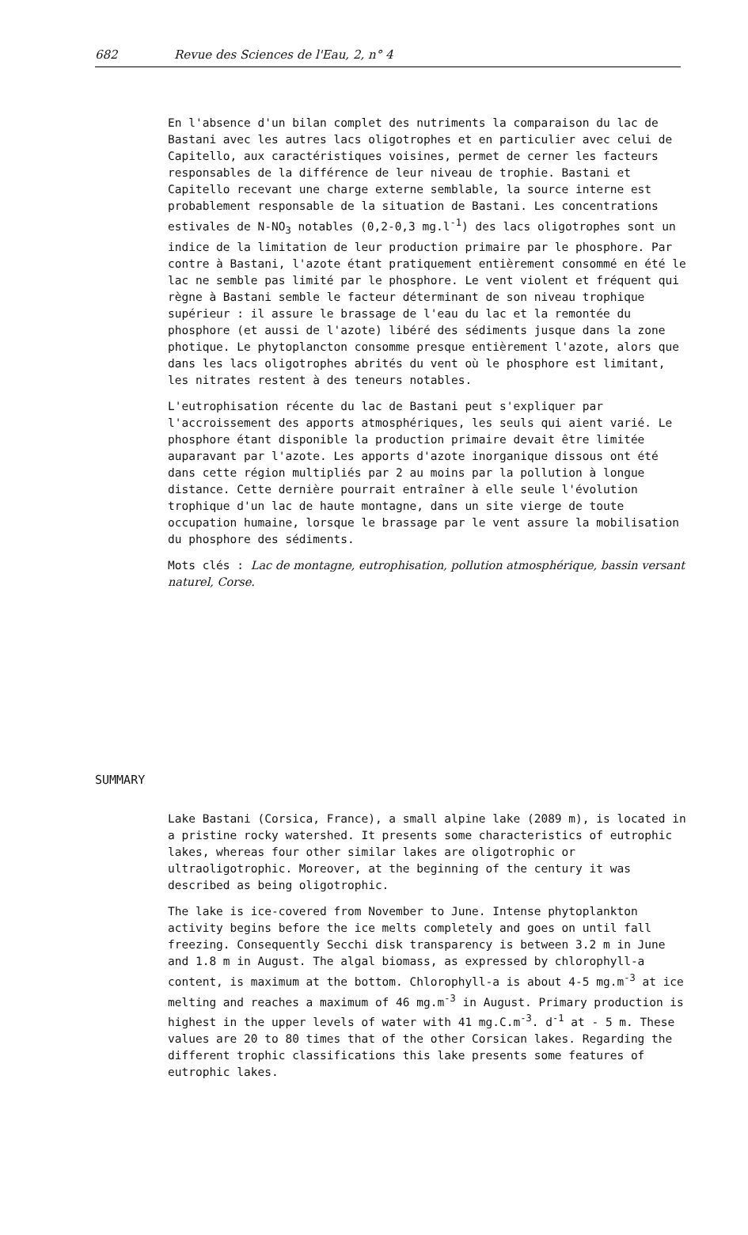682 Revue des Sciences de l'Eau, 2, n° 4
En l'absence d'un bilan complet des nutriments la comparaison du lac de Bastani avec les autres lacs oligotrophes et en particulier avec celui de Capitello, aux caractéristiques voisines, permet de cerner les facteurs responsables de la différence de leur niveau de trophie. Bastani et Capitello recevant une charge externe semblable, la source interne est probablement responsable de la situation de Bastani. Les concentrations estivales de N-NO<sub>3</sub> notables (0,2-0,3 mg.l<sup>-1</sup>) des lacs oligotrophes sont un indice de la limitation de leur production primaire par le phosphore. Par contre à Bastani, l'azote étant pratiquement entièrement consommé en été le lac ne semble pas limité par le phosphore. Le vent violent et fréquent qui règne à Bastani semble le facteur déterminant de son niveau trophique supérieur : il assure le brassage de l'eau du lac et la remontée du phosphore (et aussi de l'azote) libéré des sédiments jusque dans la zone photique. Le phytoplancton consomme presque entièrement l'azote, alors que dans les lacs oligotrophes abrités du vent où le phosphore est limitant, les nitrates restent à des teneurs notables.
L'eutrophisation récente du lac de Bastani peut s'expliquer par l'accroissement des apports atmosphériques, les seuls qui aient varié. Le phosphore étant disponible la production primaire devait être limitée auparavant par l'azote. Les apports d'azote inorganique dissous ont été dans cette région multipliés par 2 au moins par la pollution à longue distance. Cette dernière pourrait entraîner à elle seule l'évolution trophique d'un lac de haute montagne, dans un site vierge de toute occupation humaine, lorsque le brassage par le vent assure la mobilisation du phosphore des sédiments.
Mots clés : Lac de montagne, eutrophisation, pollution atmosphérique, bassin versant naturel, Corse.
SUMMARY
Lake Bastani (Corsica, France), a small alpine lake (2089 m), is located in a pristine rocky watershed. It presents some characteristics of eutrophic lakes, whereas four other similar lakes are oligotrophic or ultraoligotrophic. Moreover, at the beginning of the century it was described as being oligotrophic.
The lake is ice-covered from November to June. Intense phytoplankton activity begins before the ice melts completely and goes on until fall freezing. Consequently Secchi disk transparency is between 3.2 m in June and 1.8 m in August. The algal biomass, as expressed by chlorophyll-a content, is maximum at the bottom. Chlorophyll-a is about 4-5 mg.m<sup>-3</sup> at ice melting and reaches a maximum of 46 mg.m<sup>-3</sup> in August. Primary production is highest in the upper levels of water with 41 mg.C.m<sup>-3</sup>. d<sup>-1</sup> at - 5 m. These values are 20 to 80 times that of the other Corsican lakes. Regarding the different trophic classifications this lake presents some features of eutrophic lakes.